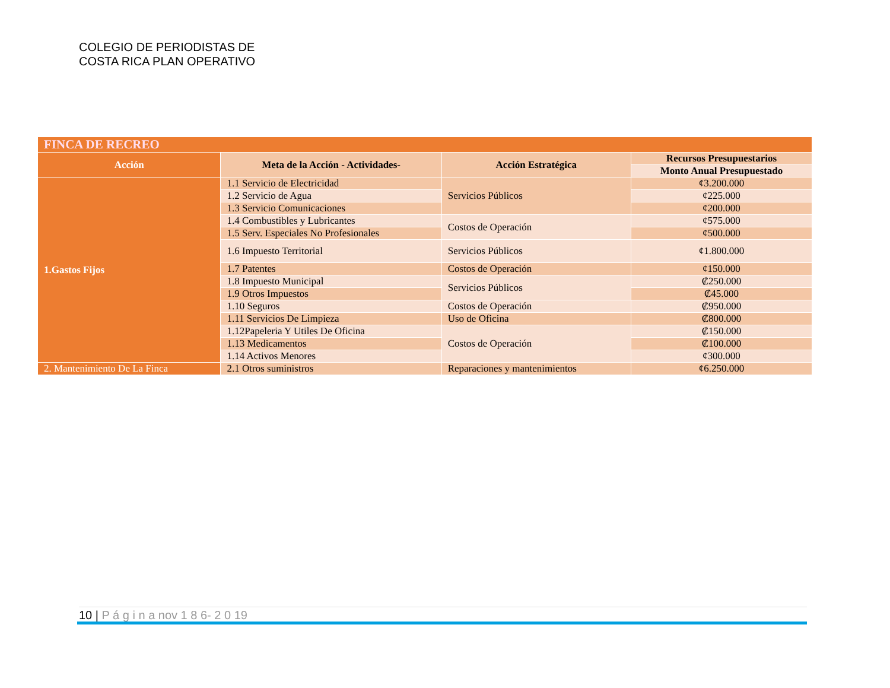COLEGIO DE PERIODISTAS DE
COSTA RICA PLAN OPERATIVO
| FINCA DE RECREO | | | |
| --- | --- | --- | --- |
| Acción | Meta de la Acción - Actividades- | Acción Estratégica | Recursos Presupuestarios |
| | | | Monto Anual Presupuestado |
| 1.Gastos Fijos | 1.1 Servicio de Electricidad | Servicios Públicos | ¢3.200.000 |
| | 1.2 Servicio de Agua | | ¢225.000 |
| | 1.3 Servicio Comunicaciones | | ¢200.000 |
| | 1.4 Combustibles y Lubricantes | Costos de Operación | ¢575.000 |
| | 1.5 Serv. Especiales No Profesionales | | ¢500.000 |
| | 1.6 Impuesto Territorial | Servicios Públicos | ¢1.800.000 |
| | 1.7 Patentes | Costos de Operación | ¢150.000 |
| | 1.8 Impuesto Municipal | Servicios Públicos | ₡250.000 |
| | 1.9 Otros Impuestos | | ₡45.000 |
| | 1.10 Seguros | Costos de Operación | ₡950.000 |
| | 1.11 Servicios De Limpieza | Uso de Oficina | ₡800.000 |
| | 1.12Papeleria Y Utiles De Oficina | Costos de Operación | ₡150.000 |
| | 1.13 Medicamentos | | ₡100.000 |
| | 1.14 Activos Menores | | ¢300.000 |
| 2. Mantenimiento De La Finca | 2.1 Otros suministros | Reparaciones y mantenimientos | ¢6.250.000 |
10 | P á g i n a nov 1 8 6- 2 0 19